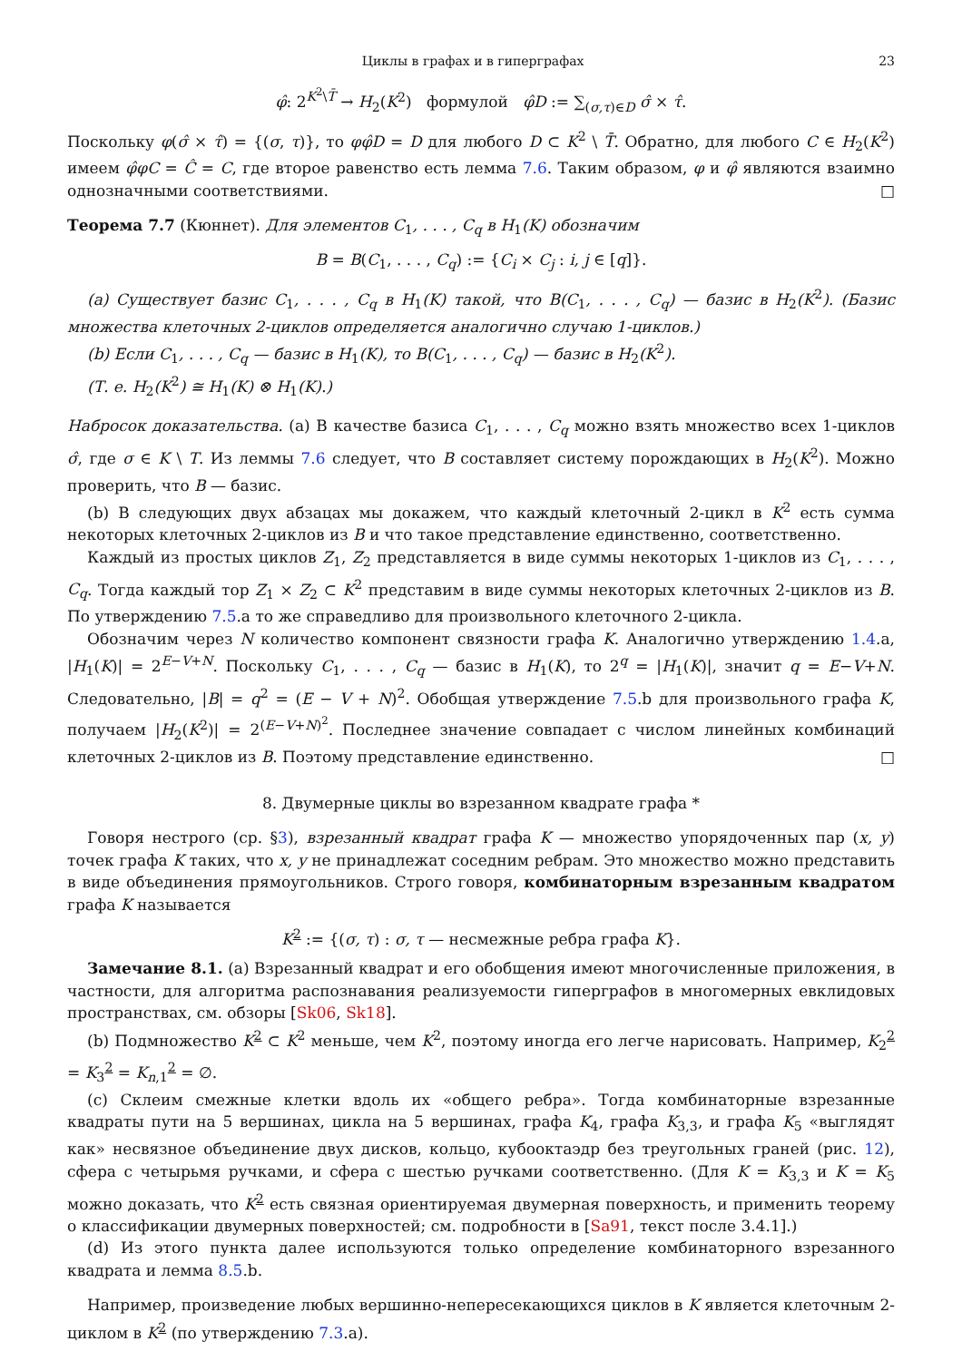Циклы в графах и в гиперграфах 23
φ̂: 2<sup>K<sup>2</sup>\T̄</sup> → H<sub>2</sub>(K<sup>2</sup>) формулой φ̂D := ∑<sub>(σ,τ)∈D</sub> σ̂ × τ̂.
Поскольку φ(σ̂ × τ̂) = {(σ, τ)}, то φφ̂D = D для любого D ⊂ K<sup>2</sup> \ T̄. Обратно, для любого C ∈ H<sub>2</sub>(K<sup>2</sup>) имеем φ̂φC = Ĉ = C, где второе равенство есть лемма 7.6. Таким образом, φ и φ̂ являются взаимно однозначными соответствиями. □
Теорема 7.7 (Кюннет). Для элементов C<sub>1</sub>, . . . , C<sub>q</sub> в H<sub>1</sub>(K) обозначим
B = B(C<sub>1</sub>, . . . , C<sub>q</sub>) := {C<sub>i</sub> × C<sub>j</sub> : i, j ∈ [q]}.
(a) Существует базис C<sub>1</sub>, . . . , C<sub>q</sub> в H<sub>1</sub>(K) такой, что B(C<sub>1</sub>, . . . , C<sub>q</sub>) — базис в H<sub>2</sub>(K<sup>2</sup>). (Базис множества клеточных 2-циклов определяется аналогично случаю 1-циклов.)
(b) Если C<sub>1</sub>, . . . , C<sub>q</sub> — базис в H<sub>1</sub>(K), то B(C<sub>1</sub>, . . . , C<sub>q</sub>) — базис в H<sub>2</sub>(K<sup>2</sup>).
(Т. е. H<sub>2</sub>(K<sup>2</sup>) ≅ H<sub>1</sub>(K) ⊗ H<sub>1</sub>(K).)
Набросок доказательства. (a) В качестве базиса C<sub>1</sub>, . . . , C<sub>q</sub> можно взять множество всех 1-циклов σ̂, где σ ∈ K \ T. Из леммы 7.6 следует, что B составляет систему порождающих в H<sub>2</sub>(K<sup>2</sup>). Можно проверить, что B — базис.
(b) В следующих двух абзацах мы докажем, что каждый клеточный 2-цикл в K<sup>2</sup> есть сумма некоторых клеточных 2-циклов из B и что такое представление единственно, соответственно.
Каждый из простых циклов Z<sub>1</sub>, Z<sub>2</sub> представляется в виде суммы некоторых 1-циклов из C<sub>1</sub>, . . . , C<sub>q</sub>. Тогда каждый тор Z<sub>1</sub> × Z<sub>2</sub> ⊂ K<sup>2</sup> представим в виде суммы некоторых клеточных 2-циклов из B. По утверждению 7.5.a то же справедливо для произвольного клеточного 2-цикла.
Обозначим через N количество компонент связности графа K. Аналогично утверждению 1.4.a, |H<sub>1</sub>(K)| = 2<sup>E−V+N</sup>. Поскольку C<sub>1</sub>, . . . , C<sub>q</sub> — базис в H<sub>1</sub>(K), то 2<sup>q</sup> = |H<sub>1</sub>(K)|, значит q = E−V+N. Следовательно, |B| = q<sup>2</sup> = (E − V + N)<sup>2</sup>. Обобщая утверждение 7.5.b для произвольного графа K, получаем |H<sub>2</sub>(K<sup>2</sup>)| = 2<sup>(E−V+N)<sup>2</sup></sup>. Последнее значение совпадает с числом линейных комбинаций клеточных 2-циклов из B. Поэтому представление единственно. □
8. Двумерные циклы во взрезанном квадрате графа *
Говоря нестрого (ср. §3), взрезанный квадрат графа K — множество упорядоченных пар (x, y) точек графа K таких, что x, y не принадлежат соседним ребрам. Это множество можно представить в виде объединения прямоугольников. Строго говоря, комбинаторным взрезанным квадратом графа K называется
K<sup>2</sup> := {(σ, τ) : σ, τ — несмежные ребра графа K}.
Замечание 8.1. (a) Взрезанный квадрат и его обобщения имеют многочисленные приложения, в частности, для алгоритма распознавания реализуемости гиперграфов в многомерных евклидовых пространствах, см. обзоры [Sk06, Sk18].
(b) Подмножество K<sup>2</sup> ⊂ K<sup>2</sup> меньше, чем K<sup>2</sup>, поэтому иногда его легче нарисовать. Например, K<sub>2</sub><sup>2</sup> = K<sub>3</sub><sup>2</sup> = K<sub>n,1</sub><sup>2</sup> = ∅.
(c) Склеим смежные клетки вдоль их «общего ребра». Тогда комбинаторные взрезанные квадраты пути на 5 вершинах, цикла на 5 вершинах, графа K<sub>4</sub>, графа K<sub>3,3</sub>, и графа K<sub>5</sub> «выглядят как» несвязное объединение двух дисков, кольцо, кубооктаэдр без треугольных граней (рис. 12), сфера с четырьмя ручками, и сфера с шестью ручками соответственно. (Для K = K<sub>3,3</sub> и K = K<sub>5</sub> можно доказать, что K<sup>2</sup> есть связная ориентируемая двумерная поверхность, и применить теорему о классификации двумерных поверхностей; см. подробности в [Sa91, текст после 3.4.1].)
(d) Из этого пункта далее используются только определение комбинаторного взрезанного квадрата и лемма 8.5.b.
Например, произведение любых вершинно-непересекающихся циклов в K является клеточным 2-циклом в K<sup>2</sup> (по утверждению 7.3.a).